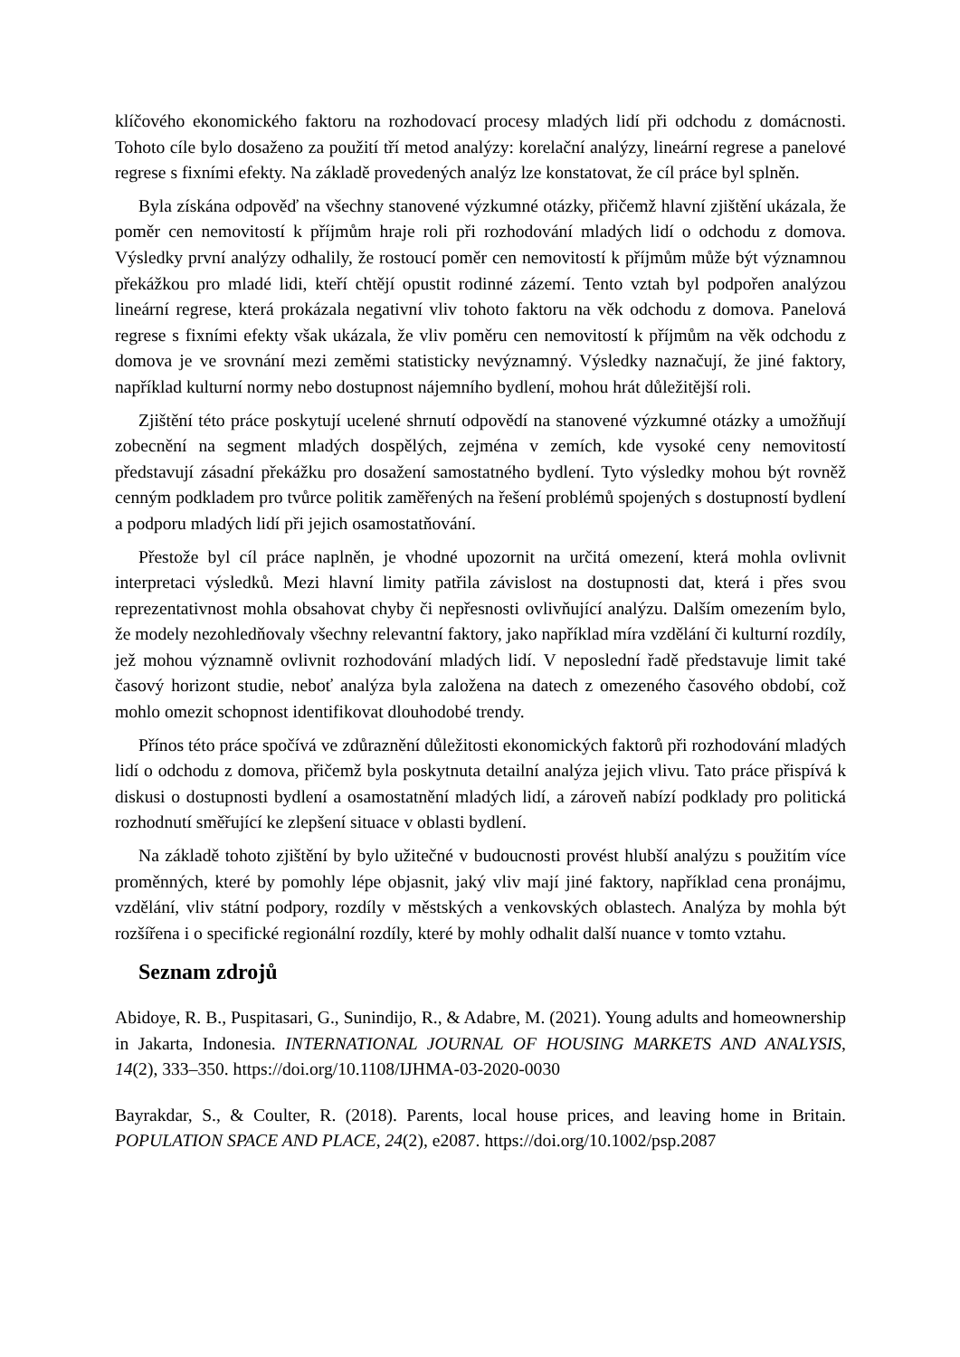klíčového ekonomického faktoru na rozhodovací procesy mladých lidí při odchodu z domácnosti. Tohoto cíle bylo dosaženo za použití tří metod analýzy: korelační analýzy, lineární regrese a panelové regrese s fixními efekty. Na základě provedených analýz lze konstatovat, že cíl práce byl splněn.
Byla získána odpověď na všechny stanovené výzkumné otázky, přičemž hlavní zjištění ukázala, že poměr cen nemovitostí k příjmům hraje roli při rozhodování mladých lidí o odchodu z domova. Výsledky první analýzy odhalily, že rostoucí poměr cen nemovitostí k příjmům může být významnou překážkou pro mladé lidi, kteří chtějí opustit rodinné zázemí. Tento vztah byl podpořen analýzou lineární regrese, která prokázala negativní vliv tohoto faktoru na věk odchodu z domova. Panelová regrese s fixními efekty však ukázala, že vliv poměru cen nemovitostí k příjmům na věk odchodu z domova je ve srovnání mezi zeměmi statisticky nevýznamný. Výsledky naznačují, že jiné faktory, například kulturní normy nebo dostupnost nájemního bydlení, mohou hrát důležitější roli.
Zjištění této práce poskytují ucelené shrnutí odpovědí na stanovené výzkumné otázky a umožňují zobecnění na segment mladých dospělých, zejména v zemích, kde vysoké ceny nemovitostí představují zásadní překážku pro dosažení samostatného bydlení. Tyto výsledky mohou být rovněž cenným podkladem pro tvůrce politik zaměřených na řešení problémů spojených s dostupností bydlení a podporu mladých lidí při jejich osamostatňování.
Přestože byl cíl práce naplněn, je vhodné upozornit na určitá omezení, která mohla ovlivnit interpretaci výsledků. Mezi hlavní limity patřila závislost na dostupnosti dat, která i přes svou reprezentativnost mohla obsahovat chyby či nepřesnosti ovlivňující analýzu. Dalším omezením bylo, že modely nezohledňovaly všechny relevantní faktory, jako například míra vzdělání či kulturní rozdíly, jež mohou významně ovlivnit rozhodování mladých lidí. V neposlední řadě představuje limit také časový horizont studie, neboť analýza byla založena na datech z omezeného časového období, což mohlo omezit schopnost identifikovat dlouhodobé trendy.
Přínos této práce spočívá ve zdůraznění důležitosti ekonomických faktorů při rozhodování mladých lidí o odchodu z domova, přičemž byla poskytnuta detailní analýza jejich vlivu. Tato práce přispívá k diskusi o dostupnosti bydlení a osamostatnění mladých lidí, a zároveň nabízí podklady pro politická rozhodnutí směřující ke zlepšení situace v oblasti bydlení.
Na základě tohoto zjištění by bylo užitečné v budoucnosti provést hlubší analýzu s použitím více proměnných, které by pomohly lépe objasnit, jaký vliv mají jiné faktory, například cena pronájmu, vzdělání, vliv státní podpory, rozdíly v městských a venkovských oblastech. Analýza by mohla být rozšířena i o specifické regionální rozdíly, které by mohly odhalit další nuance v tomto vztahu.
Seznam zdrojů
Abidoye, R. B., Puspitasari, G., Sunindijo, R., & Adabre, M. (2021). Young adults and homeownership in Jakarta, Indonesia. INTERNATIONAL JOURNAL OF HOUSING MARKETS AND ANALYSIS, 14(2), 333–350. https://doi.org/10.1108/IJHMA-03-2020-0030
Bayrakdar, S., & Coulter, R. (2018). Parents, local house prices, and leaving home in Britain. POPULATION SPACE AND PLACE, 24(2), e2087. https://doi.org/10.1002/psp.2087